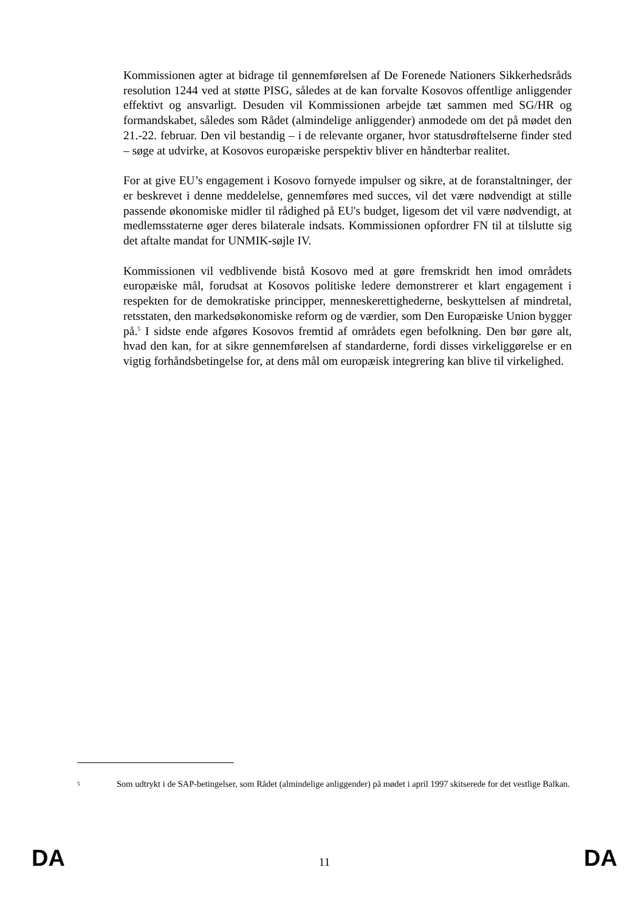Kommissionen agter at bidrage til gennemførelsen af De Forenede Nationers Sikkerhedsråds resolution 1244 ved at støtte PISG, således at de kan forvalte Kosovos offentlige anliggender effektivt og ansvarligt. Desuden vil Kommissionen arbejde tæt sammen med SG/HR og formandskabet, således som Rådet (almindelige anliggender) anmodede om det på mødet den 21.-22. februar. Den vil bestandig – i de relevante organer, hvor statusdrøftelserne finder sted – søge at udvirke, at Kosovos europæiske perspektiv bliver en håndterbar realitet.
For at give EU’s engagement i Kosovo fornyede impulser og sikre, at de foranstaltninger, der er beskrevet i denne meddelelse, gennemføres med succes, vil det være nødvendigt at stille passende økonomiske midler til rådighed på EU's budget, ligesom det vil være nødvendigt, at medlemsstaterne øger deres bilaterale indsats. Kommissionen opfordrer FN til at tilslutte sig det aftalte mandat for UNMIK-søjle IV.
Kommissionen vil vedblivende bistå Kosovo med at gøre fremskridt hen imod områdets europæiske mål, forudsat at Kosovos politiske ledere demonstrerer et klart engagement i respekten for de demokratiske principper, menneskerettighederne, beskyttelsen af mindretal, retsstaten, den markedsøkonomiske reform og de værdier, som Den Europæiske Union bygger på.<sup>5</sup> I sidste ende afgøres Kosovos fremtid af områdets egen befolkning. Den bør gøre alt, hvad den kan, for at sikre gennemførelsen af standarderne, fordi disses virkeliggørelse er en vigtig forhåndsbetingelse for, at dens mål om europæisk integrering kan blive til virkelighed.
5
Som udtrykt i de SAP-betingelser, som Rådet (almindelige anliggender) på mødet i april 1997 skitserede for det vestlige Balkan.
DA 11 DA